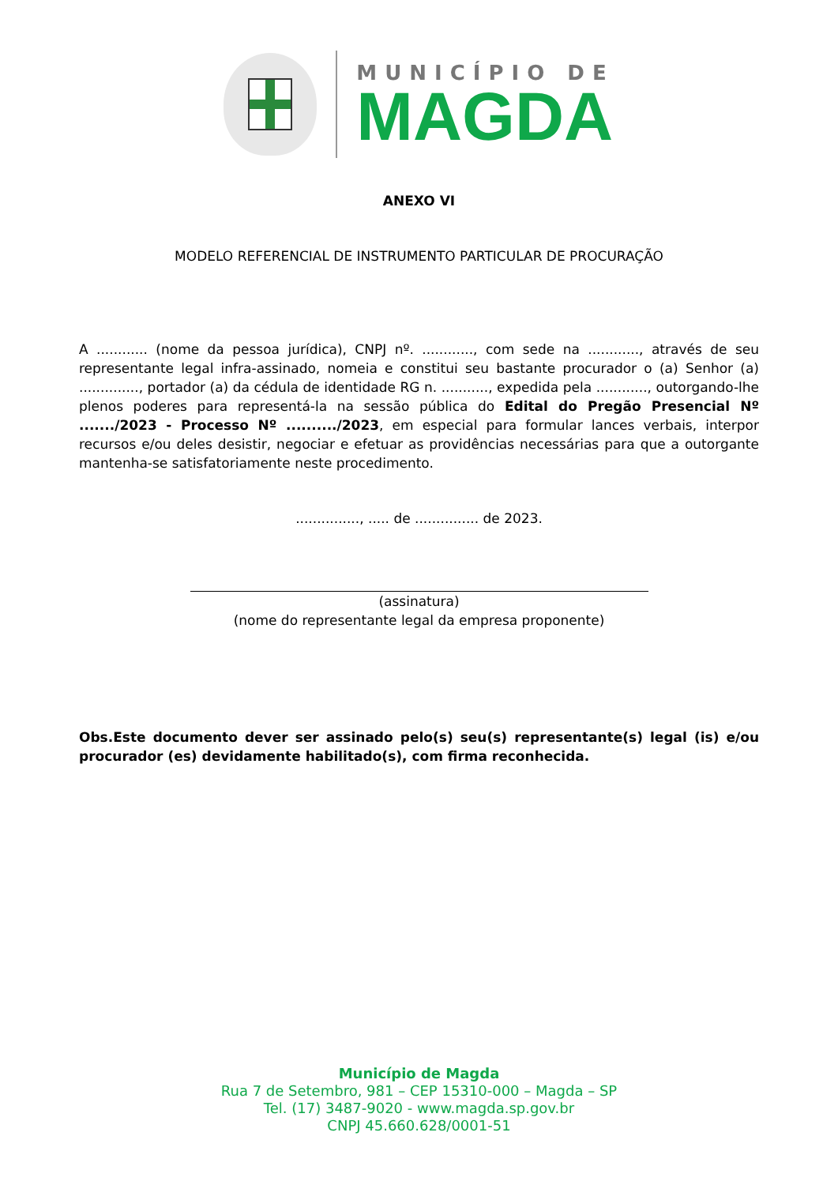MUNICÍPIO DE
MAGDA
ANEXO VI
MODELO REFERENCIAL DE INSTRUMENTO PARTICULAR DE PROCURAÇÃO
A ............ (nome da pessoa jurídica), CNPJ nº. ............, com sede na ............, através de seu representante legal infra-assinado, nomeia e constitui seu bastante procurador o (a) Senhor (a) .............., portador (a) da cédula de identidade RG n. ..........., expedida pela ............, outorgando-lhe plenos poderes para representá-la na sessão pública do Edital do Pregão Presencial Nº ......./2023 - Processo Nº ........../2023, em especial para formular lances verbais, interpor recursos e/ou deles desistir, negociar e efetuar as providências necessárias para que a outorgante mantenha-se satisfatoriamente neste procedimento.
..............., ..... de ............... de 2023.
(assinatura)
(nome do representante legal da empresa proponente)
Obs.Este documento dever ser assinado pelo(s) seu(s) representante(s) legal (is) e/ou procurador (es) devidamente habilitado(s), com firma reconhecida.
Município de Magda
Rua 7 de Setembro, 981 – CEP 15310-000 – Magda – SP
Tel. (17) 3487-9020 - www.magda.sp.gov.br
CNPJ 45.660.628/0001-51